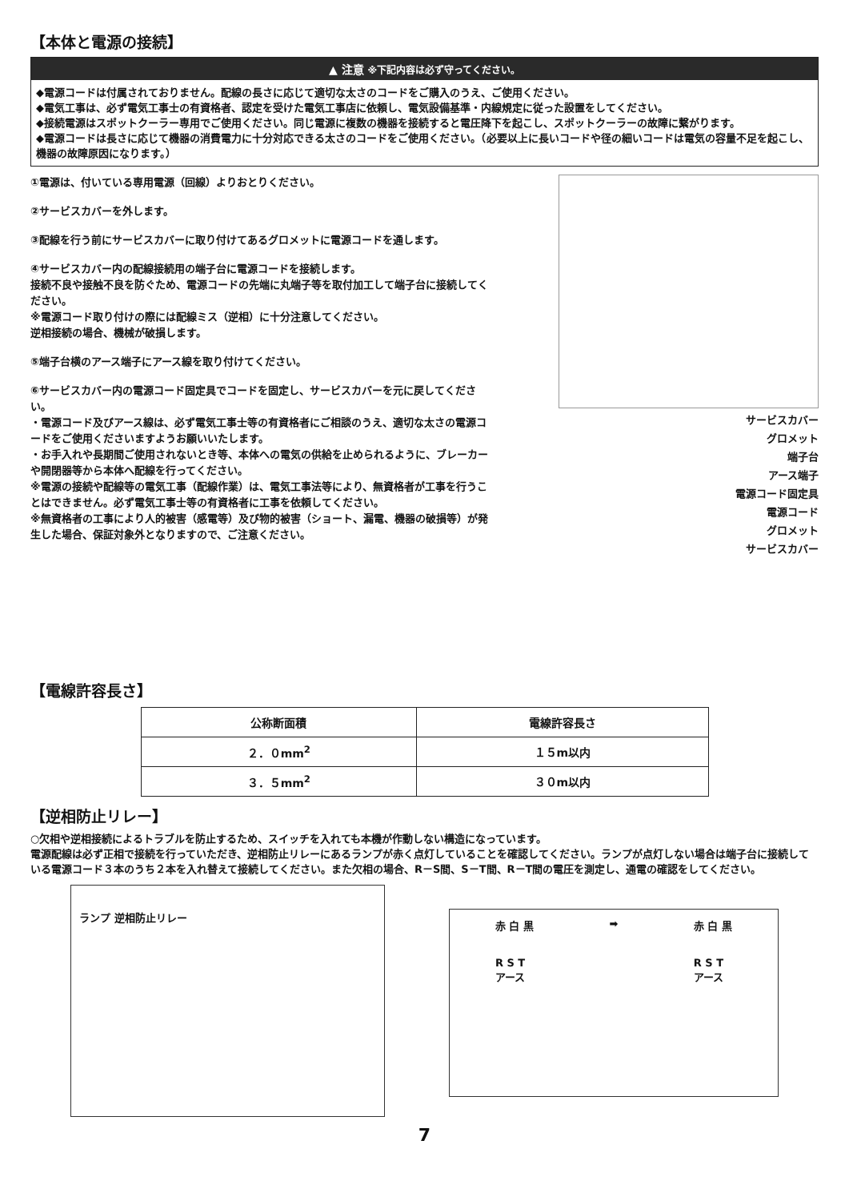【本体と電源の接続】
▲ 注意 ※下記内容は必ず守ってください。
◆電源コードは付属されておりません。配線の長さに応じて適切な太さのコードをご購入のうえ、ご使用ください。
◆電気工事は、必ず電気工事士の有資格者、認定を受けた電気工事店に依頼し、電気設備基準・内線規定に従った設置をしてください。
◆接続電源はスポットクーラー専用でご使用ください。同じ電源に複数の機器を接続すると電圧降下を起こし、スポットクーラーの故障に繋がります。
◆電源コードは長さに応じて機器の消費電力に十分対応できる太さのコードをご使用ください。（必要以上に長いコードや径の細いコードは電気の容量不足を起こし、機器の故障原因になります。）
①電源は、付いている専用電源（回線）よりおとりください。
②サービスカバーを外します。
③配線を行う前にサービスカバーに取り付けてあるグロメットに電源コードを通します。
④サービスカバー内の配線接続用の端子台に電源コードを接続します。
接続不良や接触不良を防ぐため、電源コードの先端に丸端子等を取付加工して端子台に接続してください。
※電源コード取り付けの際には配線ミス（逆相）に十分注意してください。
逆相接続の場合、機械が破損します。
⑤端子台横のアース端子にアース線を取り付けてください。
⑥サービスカバー内の電源コード固定具でコードを固定し、サービスカバーを元に戻してください。
・電源コード及びアース線は、必ず電気工事士等の有資格者にご相談のうえ、適切な太さの電源コードをご使用くださいますようお願いいたします。
・お手入れや長期間ご使用されないとき等、本体への電気の供給を止められるように、ブレーカーや開閉器等から本体へ配線を行ってください。
※電源の接続や配線等の電気工事（配線作業）は、電気工事法等により、無資格者が工事を行うことはできません。必ず電気工事士等の有資格者に工事を依頼してください。
※無資格者の工事により人的被害（感電等）及び物的被害（ショート、漏電、機器の破損等）が発生した場合、保証対象外となりますので、ご注意ください。
サービスカバー
グロメット
端子台
アース端子
電源コード固定具
電源コード
グロメット
サービスカバー
【電線許容長さ】
| 公称断面積 | 電線許容長さ |
| --- | --- |
| ２．０mm<sup>2</sup> | １５m以内 |
| ３．５mm<sup>2</sup> | ３０m以内 |
【逆相防止リレー】
○欠相や逆相接続によるトラブルを防止するため、スイッチを入れても本機が作動しない構造になっています。
電源配線は必ず正相で接続を行っていただき、逆相防止リレーにあるランプが赤く点灯していることを確認してください。ランプが点灯しない場合は端子台に接続している電源コード３本のうち２本を入れ替えて接続してください。また欠相の場合、R－S間、S－T間、R－T間の電圧を測定し、通電の確認をしてください。
ランプ 逆相防止リレー
赤 白 黒
R S T
アース
➡ 赤 白 黒
R S T
アース
7